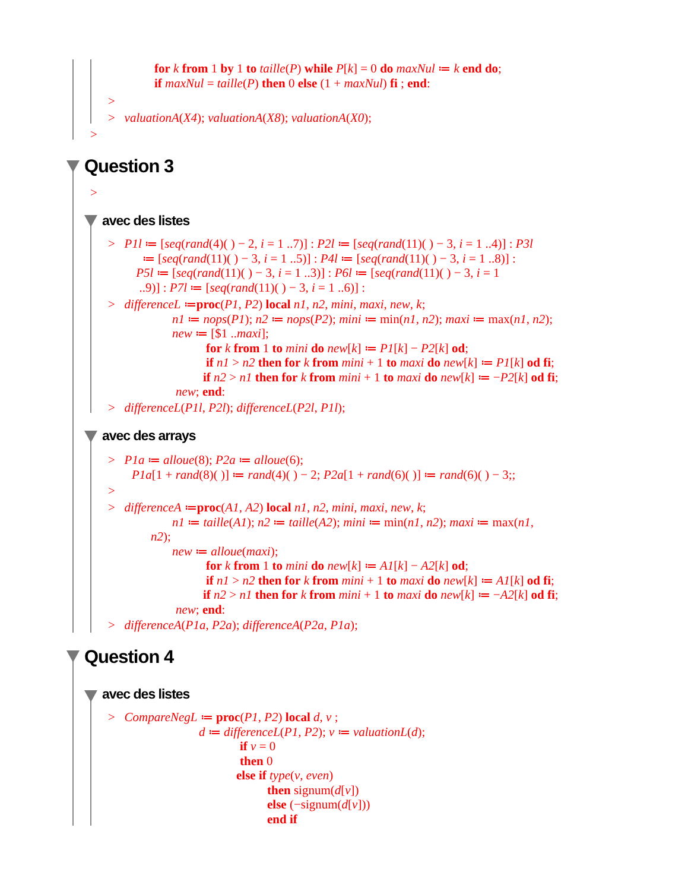for k from 1 by 1 to taille(P) while P[k] = 0 do maxNul ≔ k end do;
if maxNul = taille(P) then 0 else (1 + maxNul) fi ; end:
>
> valuationA(X4); valuationA(X8); valuationA(X0);
>
Question 3
>
avec des listes
> P1l ≔ [seq(rand(4)( ) − 2, i = 1 ..7)] : P2l ≔ [seq(rand(11)( ) − 3, i = 1 ..4)] : P3l
≔ [seq(rand(11)( ) − 3, i = 1 ..5)] : P4l ≔ [seq(rand(11)( ) − 3, i = 1 ..8)] :
P5l ≔ [seq(rand(11)( ) − 3, i = 1 ..3)] : P6l ≔ [seq(rand(11)( ) − 3, i = 1
..9)] : P7l ≔ [seq(rand(11)( ) − 3, i = 1 ..6)] :
> differenceL ≔proc(P1, P2) local n1, n2, mini, maxi, new, k;
n1 ≔ nops(P1); n2 ≔ nops(P2); mini ≔ min(n1, n2); maxi ≔ max(n1, n2);
new ≔ [$1 ..maxi];
for k from 1 to mini do new[k] ≔ P1[k] − P2[k] od;
if n1 > n2 then for k from mini + 1 to maxi do new[k] ≔ P1[k] od fi;
if n2 > n1 then for k from mini + 1 to maxi do new[k] ≔ −P2[k] od fi;
new; end:
> differenceL(P1l, P2l); differenceL(P2l, P1l);
avec des arrays
> P1a ≔ alloue(8); P2a ≔ alloue(6);
P1a[1 + rand(8)( )] ≔ rand(4)( ) − 2; P2a[1 + rand(6)( )] ≔ rand(6)( ) − 3;;
>
> differenceA ≔proc(A1, A2) local n1, n2, mini, maxi, new, k;
n1 ≔ taille(A1); n2 ≔ taille(A2); mini ≔ min(n1, n2); maxi ≔ max(n1,
n2);
new ≔ alloue(maxi);
for k from 1 to mini do new[k] ≔ A1[k] − A2[k] od;
if n1 > n2 then for k from mini + 1 to maxi do new[k] ≔ A1[k] od fi;
if n2 > n1 then for k from mini + 1 to maxi do new[k] ≔ −A2[k] od fi;
new; end:
> differenceA(P1a, P2a); differenceA(P2a, P1a);
Question 4
avec des listes
> CompareNegL ≔ proc(P1, P2) local d, v ;
d ≔ differenceL(P1, P2); v ≔ valuationL(d);
if v = 0
then 0
else if type(v, even)
then signum(d[v])
else (−signum(d[v]))
end if